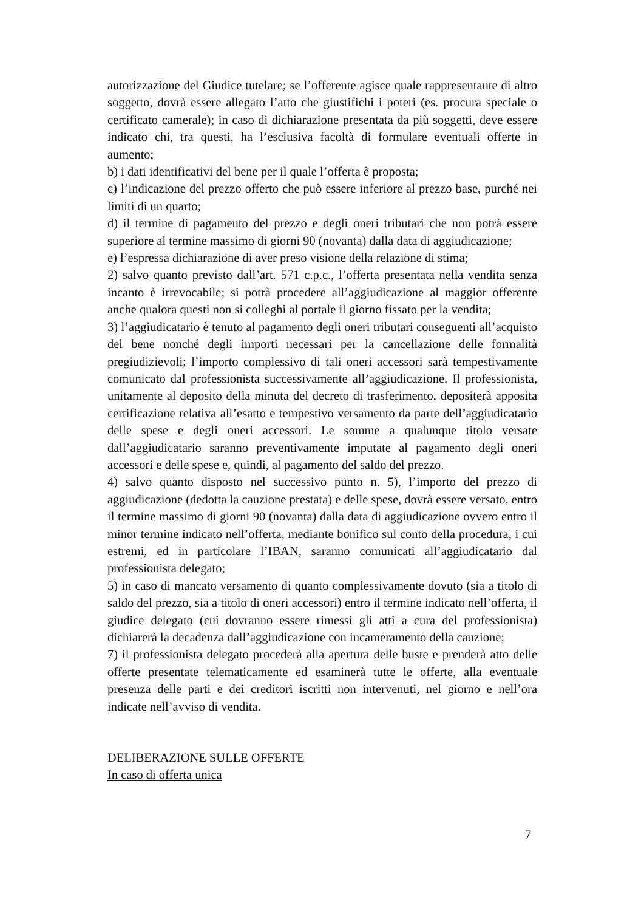autorizzazione del Giudice tutelare; se l’offerente agisce quale rappresentante di altro soggetto, dovrà essere allegato l’atto che giustifichi i poteri (es. procura speciale o certificato camerale); in caso di dichiarazione presentata da più soggetti, deve essere indicato chi, tra questi, ha l’esclusiva facoltà di formulare eventuali offerte in aumento;
b) i dati identificativi del bene per il quale l’offerta è proposta;
c) l’indicazione del prezzo offerto che può essere inferiore al prezzo base, purché nei limiti di un quarto;
d) il termine di pagamento del prezzo e degli oneri tributari che non potrà essere superiore al termine massimo di giorni 90 (novanta) dalla data di aggiudicazione;
e) l’espressa dichiarazione di aver preso visione della relazione di stima;
2) salvo quanto previsto dall’art. 571 c.p.c., l’offerta presentata nella vendita senza incanto è irrevocabile; si potrà procedere all’aggiudicazione al maggior offerente anche qualora questi non si colleghi al portale il giorno fissato per la vendita;
3) l’aggiudicatario è tenuto al pagamento degli oneri tributari conseguenti all’acquisto del bene nonché degli importi necessari per la cancellazione delle formalità pregiudizievoli; l’importo complessivo di tali oneri accessori sarà tempestivamente comunicato dal professionista successivamente all’aggiudicazione. Il professionista, unitamente al deposito della minuta del decreto di trasferimento, depositerà apposita certificazione relativa all’esatto e tempestivo versamento da parte dell’aggiudicatario delle spese e degli oneri accessori. Le somme a qualunque titolo versate dall’aggiudicatario saranno preventivamente imputate al pagamento degli oneri accessori e delle spese e, quindi, al pagamento del saldo del prezzo.
4) salvo quanto disposto nel successivo punto n. 5), l’importo del prezzo di aggiudicazione (dedotta la cauzione prestata) e delle spese, dovrà essere versato, entro il termine massimo di giorni 90 (novanta) dalla data di aggiudicazione ovvero entro il minor termine indicato nell’offerta, mediante bonifico sul conto della procedura, i cui estremi, ed in particolare l’IBAN, saranno comunicati all’aggiudicatario dal professionista delegato;
5) in caso di mancato versamento di quanto complessivamente dovuto (sia a titolo di saldo del prezzo, sia a titolo di oneri accessori) entro il termine indicato nell’offerta, il giudice delegato (cui dovranno essere rimessi gli atti a cura del professionista) dichiarerà la decadenza dall’aggiudicazione con incameramento della cauzione;
7) il professionista delegato procederà alla apertura delle buste e prenderà atto delle offerte presentate telematicamente ed esaminerà tutte le offerte, alla eventuale presenza delle parti e dei creditori iscritti non intervenuti, nel giorno e nell’ora indicate nell’avviso di vendita.
DELIBERAZIONE SULLE OFFERTE
In caso di offerta unica
7